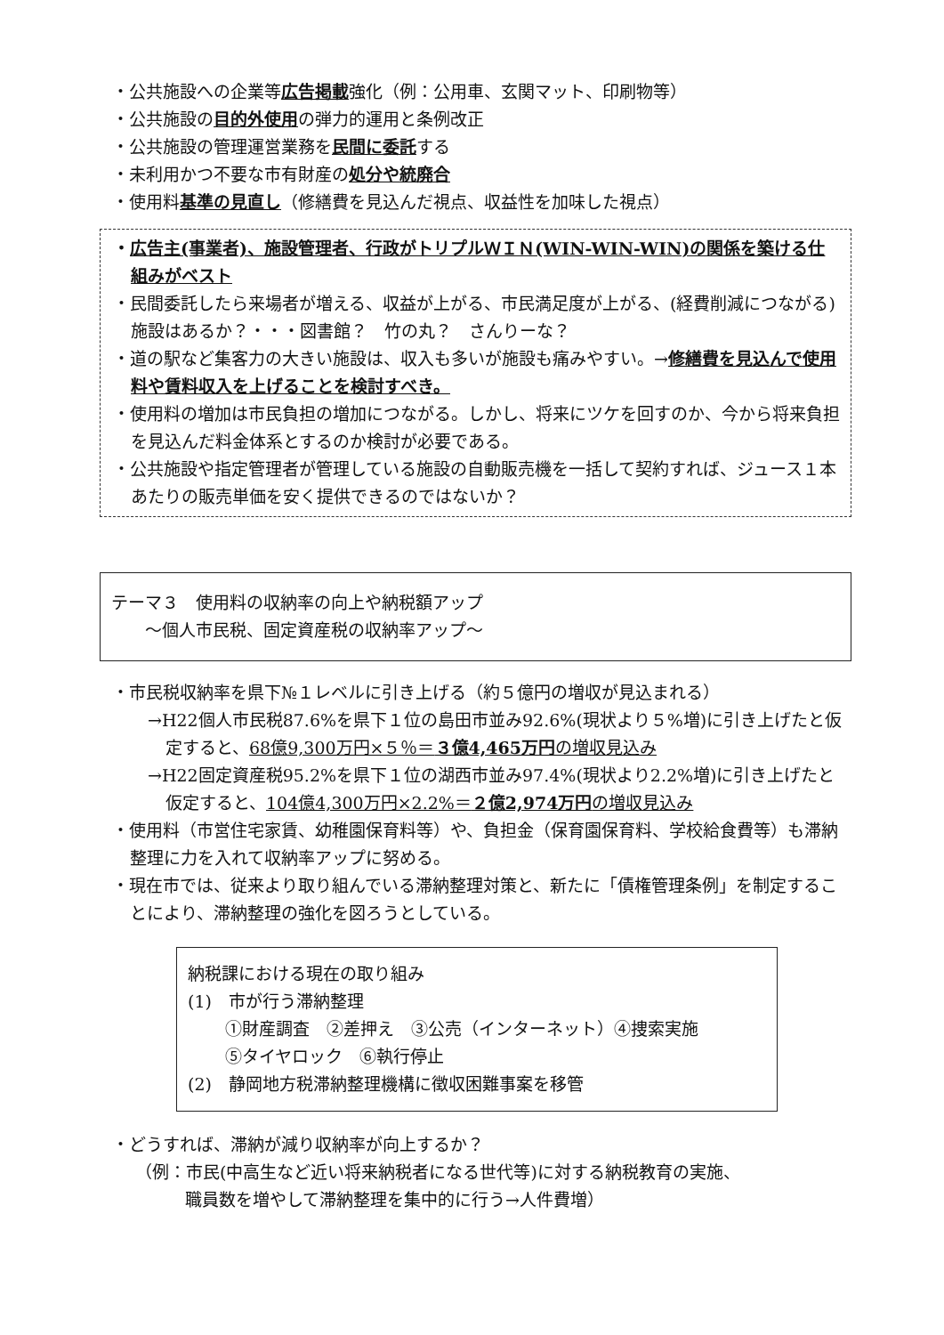・公共施設への企業等広告掲載強化（例：公用車、玄関マット、印刷物等）
・公共施設の目的外使用の弾力的運用と条例改正
・公共施設の管理運営業務を民間に委託する
・未利用かつ不要な市有財産の処分や統廃合
・使用料基準の見直し（修繕費を見込んだ視点、収益性を加味した視点）
・広告主(事業者)、施設管理者、行政がトリプルＷＩＮ(WIN-WIN-WIN)の関係を築ける仕組みがベスト
・民間委託したら来場者が増える、収益が上がる、市民満足度が上がる、(経費削減につながる) 施設はあるか？・・・図書館？　竹の丸？　さんりーな？
・道の駅など集客力の大きい施設は、収入も多いが施設も痛みやすい。→修繕費を見込んで使用料や賃料収入を上げることを検討すべき。
・使用料の増加は市民負担の増加につながる。しかし、将来にツケを回すのか、今から将来負担を見込んだ料金体系とするのか検討が必要である。
・公共施設や指定管理者が管理している施設の自動販売機を一括して契約すれば、ジュース１本あたりの販売単価を安く提供できるのではないか？
テーマ３　使用料の収納率の向上や納税額アップ
　　～個人市民税、固定資産税の収納率アップ～
・市民税収納率を県下№１レベルに引き上げる（約５億円の増収が見込まれる）
→H22個人市民税87.6%を県下１位の島田市並み92.6%(現状より５%増)に引き上げたと仮定すると、68億9,300万円×５％＝３億4,465万円の増収見込み
→H22固定資産税95.2%を県下１位の湖西市並み97.4%(現状より2.2%増)に引き上げたと仮定すると、104億4,300万円×2.2%＝２億2,974万円の増収見込み
・使用料（市営住宅家賃、幼稚園保育料等）や、負担金（保育園保育料、学校給食費等）も滞納整理に力を入れて収納率アップに努める。
・現在市では、従来より取り組んでいる滞納整理対策と、新たに「債権管理条例」を制定することにより、滞納整理の強化を図ろうとしている。
納税課における現在の取り組み
(1)　市が行う滞納整理
①財産調査　②差押え　③公売（インターネット）④捜索実施
⑤タイヤロック　⑥執行停止
(2)　静岡地方税滞納整理機構に徴収困難事案を移管
・どうすれば、滞納が減り収納率が向上するか？
（例：市民(中高生など近い将来納税者になる世代等)に対する納税教育の実施、
職員数を増やして滞納整理を集中的に行う→人件費増）